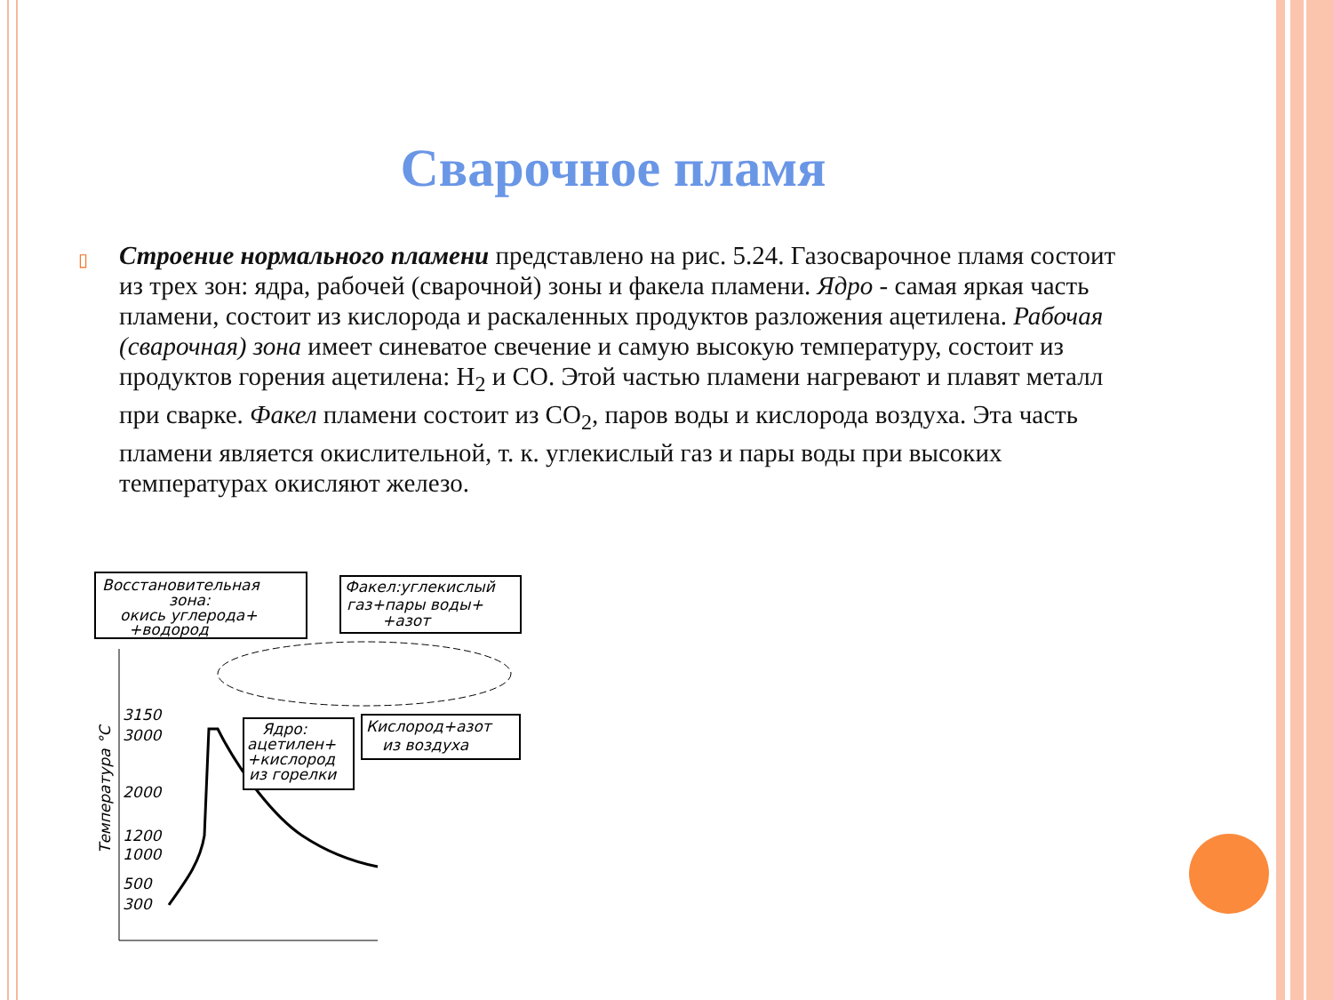Сварочное пламя
▯
Строение нормального пламени представлено на рис. 5.24. Газосварочное пламя состоит из трех зон: ядра, рабочей (сварочной) зоны и факела пламени. Ядро - самая яркая часть пламени, состоит из кислорода и раскаленных продуктов разложения ацетилена. Рабочая (сварочная) зона имеет синеватое свечение и самую высокую температуру, состоит из продуктов горения ацетилена: H<sub>2</sub> и CO. Этой частью пламени нагревают и плавят металл при сварке. Факел пламени состоит из CO<sub>2</sub>, паров воды и кислорода воздуха. Эта часть пламени является окислительной, т. к. углекислый газ и пары воды при высоких температурах окисляют железо.
Восстановительная
зона:
окись углерода+
+водород
Факел:углекислый
газ+пары воды+
+азот
Ядро:
ацетилен+
+кислород
из горелки
Кислород+азот
из воздуха
3150
3000
2000
1200
1000
500
300
Температура °С